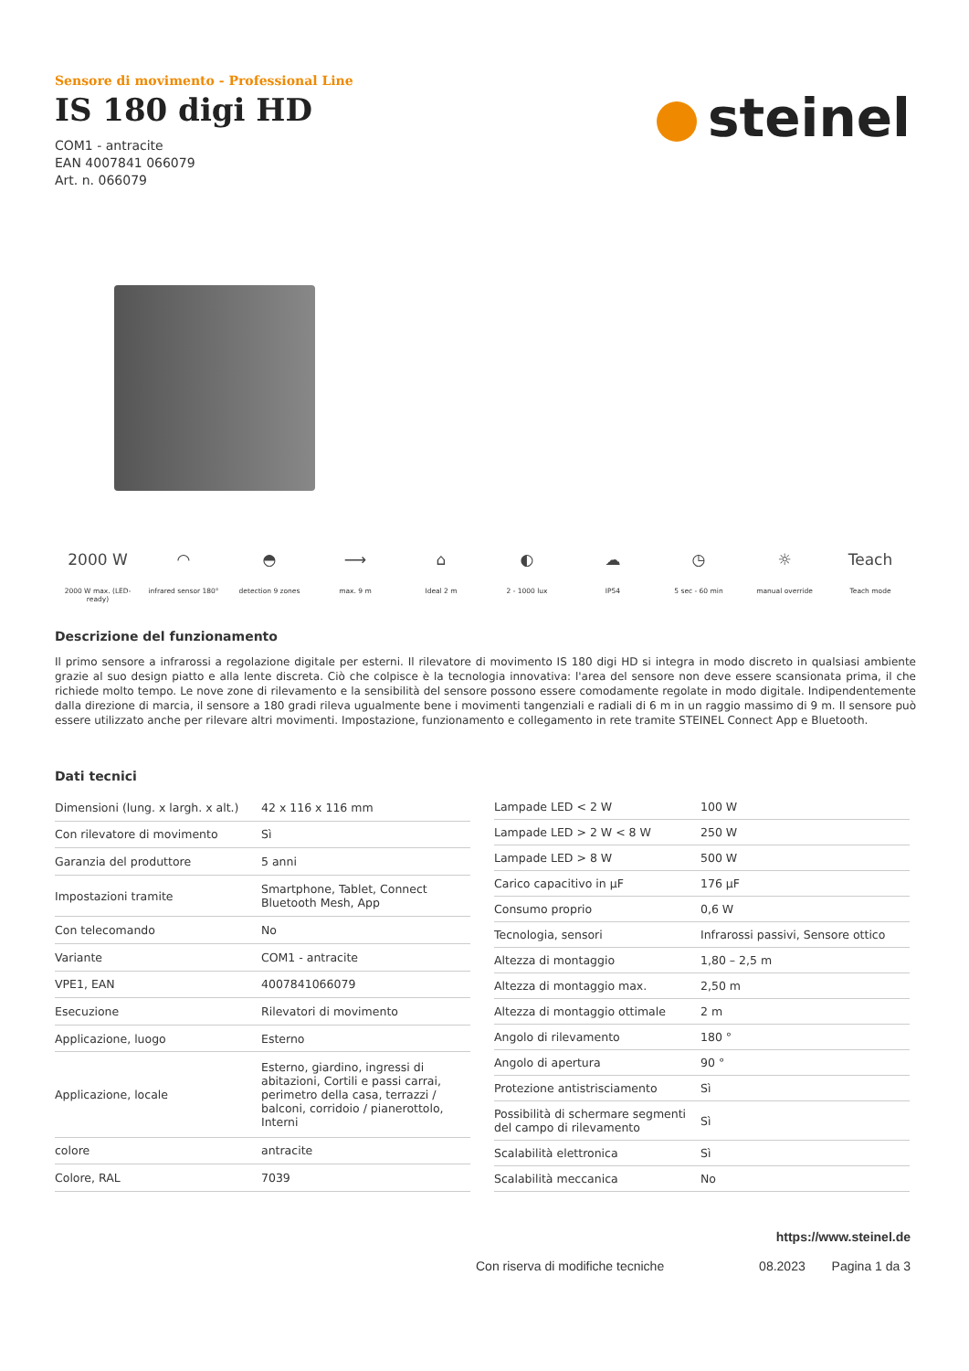steinel
Sensore di movimento - Professional Line
IS 180 digi HD
COM1 - antracite
EAN 4007841 066079
Art. n. 066079
2000 W
2000 W max. (LED-ready)
◠
infrared sensor 180°
◓
detection 9 zones
⟶
max. 9 m
⌂
Ideal 2 m
◐
2 - 1000 lux
☁
IP54
◷
5 sec - 60 min
☼
manual override
Teach
Teach mode
Descrizione del funzionamento
Il primo sensore a infrarossi a regolazione digitale per esterni. Il rilevatore di movimento IS 180 digi HD si integra in modo discreto in qualsiasi ambiente grazie al suo design piatto e alla lente discreta. Ciò che colpisce è la tecnologia innovativa: l'area del sensore non deve essere scansionata prima, il che richiede molto tempo. Le nove zone di rilevamento e la sensibilità del sensore possono essere comodamente regolate in modo digitale. Indipendentemente dalla direzione di marcia, il sensore a 180 gradi rileva ugualmente bene i movimenti tangenziali e radiali di 6 m in un raggio massimo di 9 m. Il sensore può essere utilizzato anche per rilevare altri movimenti. Impostazione, funzionamento e collegamento in rete tramite STEINEL Connect App e Bluetooth.
Dati tecnici
| Dimensioni (lung. x largh. x alt.) | 42 x 116 x 116 mm |
| Con rilevatore di movimento | Sì |
| Garanzia del produttore | 5 anni |
| Impostazioni tramite | Smartphone, Tablet, Connect Bluetooth Mesh, App |
| Con telecomando | No |
| Variante | COM1 - antracite |
| VPE1, EAN | 4007841066079 |
| Esecuzione | Rilevatori di movimento |
| Applicazione, luogo | Esterno |
| Applicazione, locale | Esterno, giardino, ingressi di abitazioni, Cortili e passi carrai, perimetro della casa, terrazzi / balconi, corridoio / pianerottolo, Interni |
| colore | antracite |
| Colore, RAL | 7039 |
| Lampade LED < 2 W | 100 W |
| Lampade LED > 2 W < 8 W | 250 W |
| Lampade LED > 8 W | 500 W |
| Carico capacitivo in µF | 176 µF |
| Consumo proprio | 0,6 W |
| Tecnologia, sensori | Infrarossi passivi, Sensore ottico |
| Altezza di montaggio | 1,80 – 2,5 m |
| Altezza di montaggio max. | 2,50 m |
| Altezza di montaggio ottimale | 2 m |
| Angolo di rilevamento | 180 ° |
| Angolo di apertura | 90 ° |
| Protezione antistrisciamento | Sì |
| Possibilità di schermare segmenti del campo di rilevamento | Sì |
| Scalabilità elettronica | Sì |
| Scalabilità meccanica | No |
https://www.steinel.de
Con riserva di modifiche tecniche 08.2023 Pagina 1 da 3